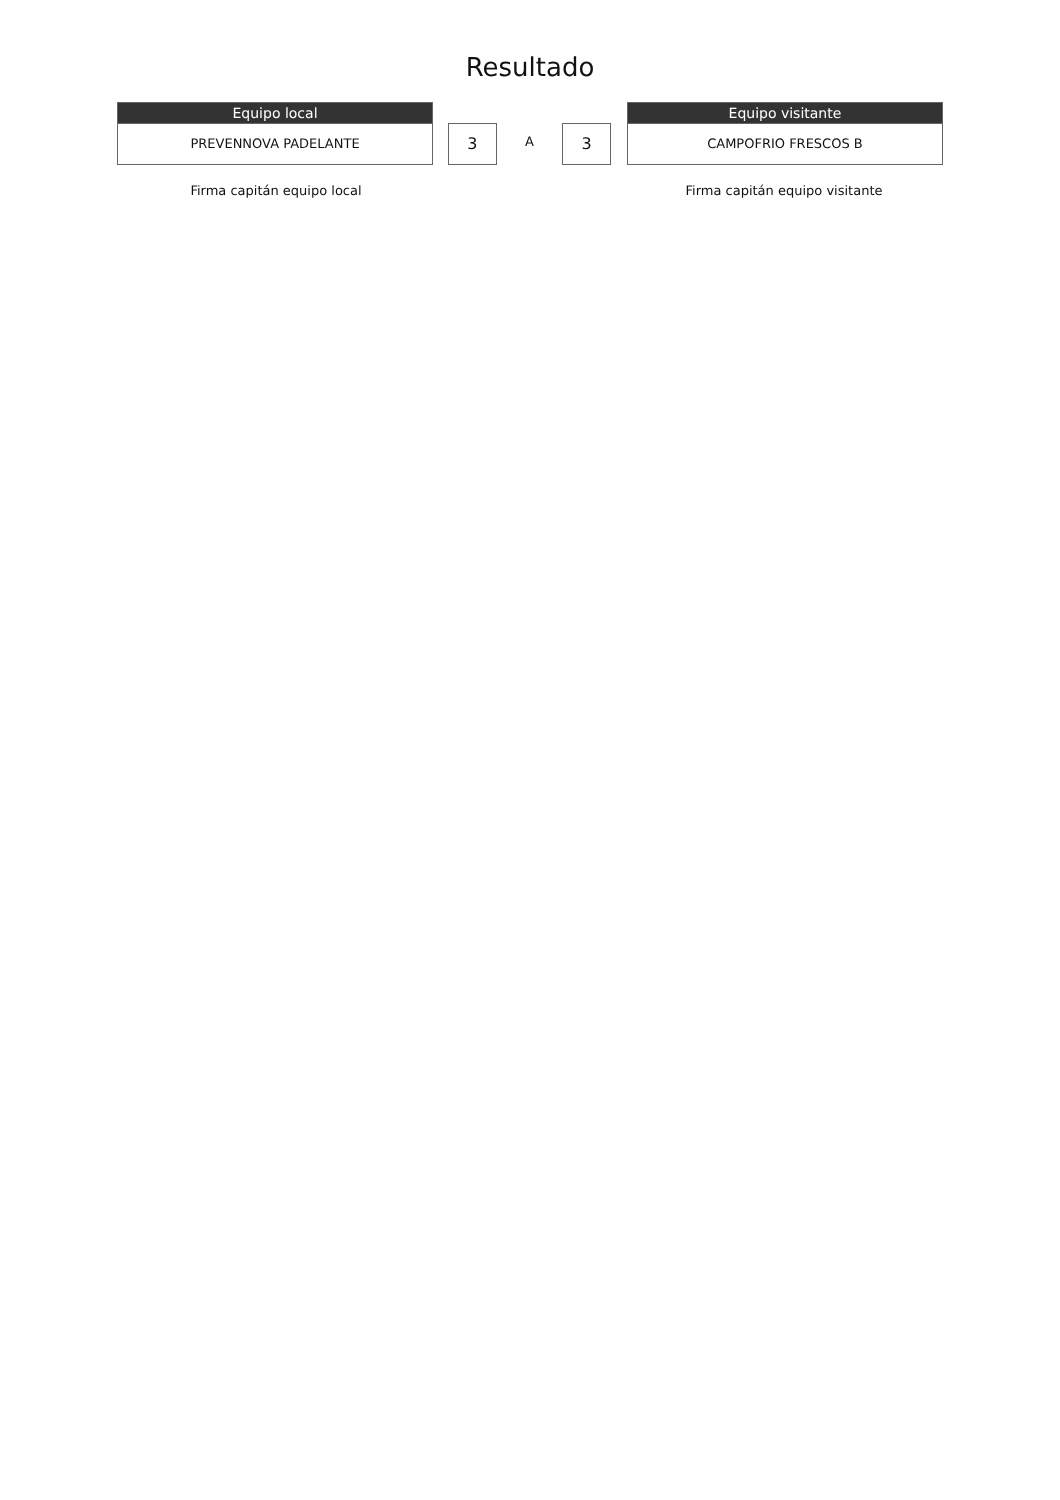Resultado
Equipo local
PREVENNOVA PADELANTE
3
A
3
Equipo visitante
CAMPOFRIO FRESCOS B
Firma capitán equipo local Firma capitán equipo visitante